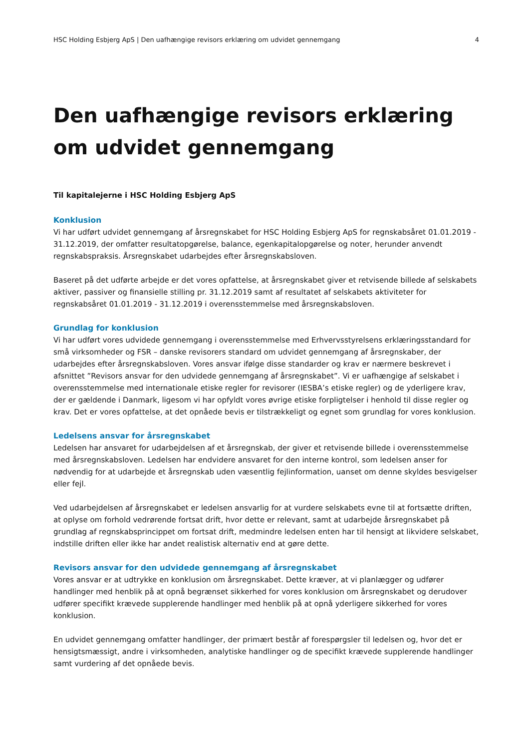HSC Holding Esbjerg ApS | Den uafhængige revisors erklæring om udvidet gennemgang 4
Den uafhængige revisors erklæring om udvidet gennemgang
Til kapitalejerne i HSC Holding Esbjerg ApS
Konklusion
Vi har udført udvidet gennemgang af årsregnskabet for HSC Holding Esbjerg ApS for regnskabsåret 01.01.2019 - 31.12.2019, der omfatter resultatopgørelse, balance, egenkapitalopgørelse og noter, herunder anvendt regnskabspraksis. Årsregnskabet udarbejdes efter årsregnskabsloven.
Baseret på det udførte arbejde er det vores opfattelse, at årsregnskabet giver et retvisende billede af selskabets aktiver, passiver og finansielle stilling pr. 31.12.2019 samt af resultatet af selskabets aktiviteter for regnskabsåret 01.01.2019 - 31.12.2019 i overensstemmelse med årsregnskabsloven.
Grundlag for konklusion
Vi har udført vores udvidede gennemgang i overensstemmelse med Erhvervsstyrelsens erklæringsstandard for små virksomheder og FSR – danske revisorers standard om udvidet gennemgang af årsregnskaber, der udarbejdes efter årsregnskabsloven. Vores ansvar ifølge disse standarder og krav er nærmere beskrevet i afsnittet ”Revisors ansvar for den udvidede gennemgang af årsregnskabet”. Vi er uafhængige af selskabet i overensstemmelse med internationale etiske regler for revisorer (IESBA’s etiske regler) og de yderligere krav, der er gældende i Danmark, ligesom vi har opfyldt vores øvrige etiske forpligtelser i henhold til disse regler og krav. Det er vores opfattelse, at det opnåede bevis er tilstrækkeligt og egnet som grundlag for vores konklusion.
Ledelsens ansvar for årsregnskabet
Ledelsen har ansvaret for udarbejdelsen af et årsregnskab, der giver et retvisende billede i overensstemmelse med årsregnskabsloven. Ledelsen har endvidere ansvaret for den interne kontrol, som ledelsen anser for nødvendig for at udarbejde et årsregnskab uden væsentlig fejlinformation, uanset om denne skyldes besvigelser eller fejl.
Ved udarbejdelsen af årsregnskabet er ledelsen ansvarlig for at vurdere selskabets evne til at fortsætte driften, at oplyse om forhold vedrørende fortsat drift, hvor dette er relevant, samt at udarbejde årsregnskabet på grundlag af regnskabsprincippet om fortsat drift, medmindre ledelsen enten har til hensigt at likvidere selskabet, indstille driften eller ikke har andet realistisk alternativ end at gøre dette.
Revisors ansvar for den udvidede gennemgang af årsregnskabet
Vores ansvar er at udtrykke en konklusion om årsregnskabet. Dette kræver, at vi planlægger og udfører handlinger med henblik på at opnå begrænset sikkerhed for vores konklusion om årsregnskabet og derudover udfører specifikt krævede supplerende handlinger med henblik på at opnå yderligere sikkerhed for vores konklusion.
En udvidet gennemgang omfatter handlinger, der primært består af forespørgsler til ledelsen og, hvor det er hensigtsmæssigt, andre i virksomheden, analytiske handlinger og de specifikt krævede supplerende handlinger samt vurdering af det opnåede bevis.